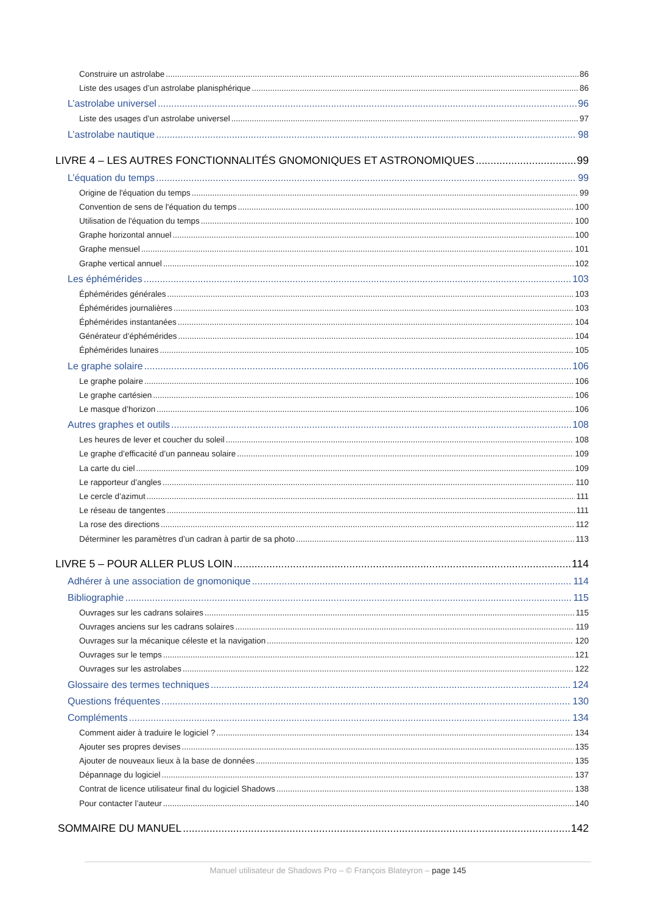Construire un astrolabe 86
Liste des usages d’un astrolabe planisphérique 86
L’astrolabe universel 96
Liste des usages d’un astrolabe universel 97
L’astrolabe nautique 98
LIVRE 4 – LES AUTRES FONCTIONNALITÉS GNOMONIQUES ET ASTRONOMIQUES 99
L’équation du temps 99
Origine de l'équation du temps 99
Convention de sens de l'équation du temps 100
Utilisation de l'équation du temps 100
Graphe horizontal annuel 100
Graphe mensuel 101
Graphe vertical annuel 102
Les éphémérides 103
Éphémérides générales 103
Éphémérides journalières 103
Éphémérides instantanées 104
Générateur d’éphémérides 104
Éphémérides lunaires 105
Le graphe solaire 106
Le graphe polaire 106
Le graphe cartésien 106
Le masque d’horizon 106
Autres graphes et outils 108
Les heures de lever et coucher du soleil 108
Le graphe d’efficacité d’un panneau solaire 109
La carte du ciel 109
Le rapporteur d’angles 110
Le cercle d’azimut 111
Le réseau de tangentes 111
La rose des directions 112
Déterminer les paramètres d’un cadran à partir de sa photo 113
LIVRE 5 – POUR ALLER PLUS LOIN 114
Adhérer à une association de gnomonique 114
Bibliographie 115
Ouvrages sur les cadrans solaires 115
Ouvrages anciens sur les cadrans solaires 119
Ouvrages sur la mécanique céleste et la navigation 120
Ouvrages sur le temps 121
Ouvrages sur les astrolabes 122
Glossaire des termes techniques 124
Questions fréquentes 130
Compléments 134
Comment aider à traduire le logiciel ? 134
Ajouter ses propres devises 135
Ajouter de nouveaux lieux à la base de données 135
Dépannage du logiciel 137
Contrat de licence utilisateur final du logiciel Shadows 138
Pour contacter l’auteur 140
SOMMAIRE DU MANUEL 142
Manuel utilisateur de Shadows Pro – © François Blateyron – page 145